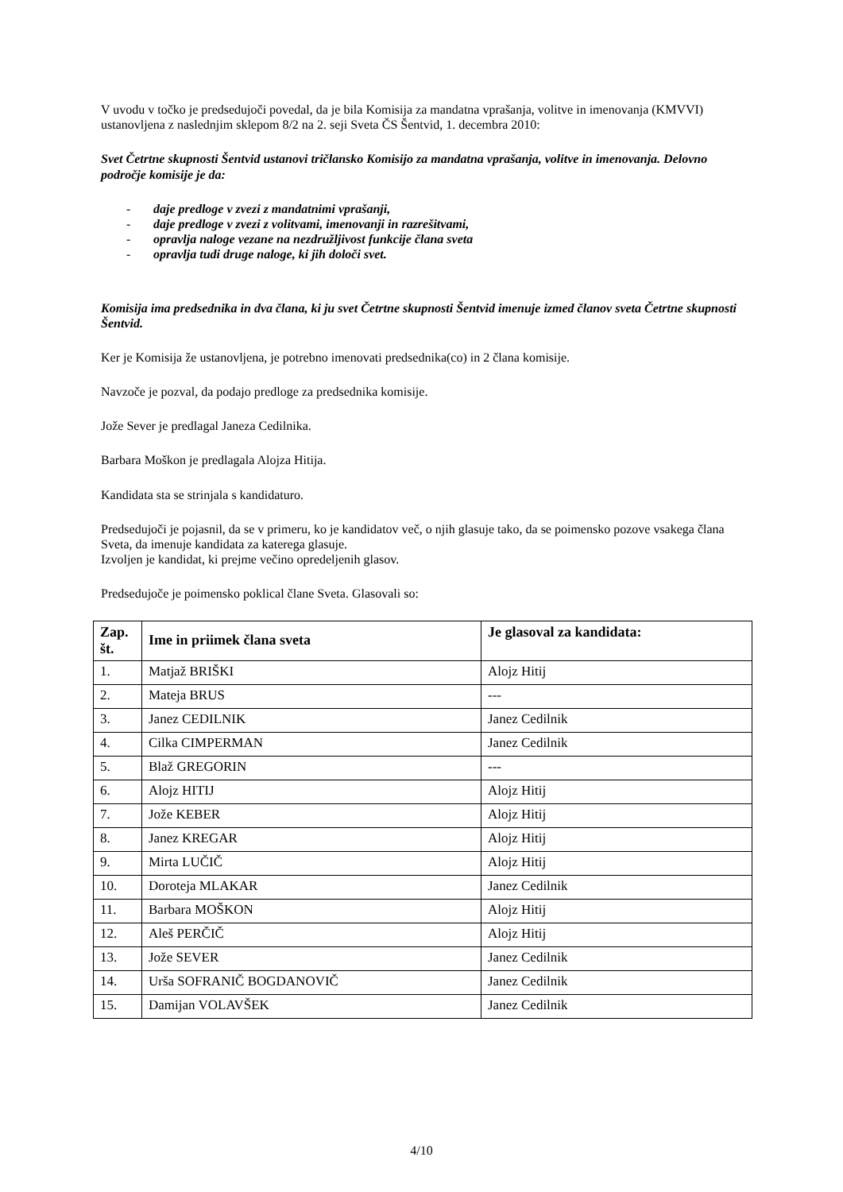V uvodu v točko je predsedujoči povedal, da je bila Komisija za mandatna vprašanja, volitve in imenovanja (KMVVI) ustanovljena z naslednjim sklepom 8/2 na 2. seji Sveta ČS Šentvid, 1. decembra 2010:
Svet Četrtne skupnosti Šentvid ustanovi tričlansko Komisijo za mandatna vprašanja, volitve in imenovanja. Delovno področje komisije je da:
- daje predloge v zvezi z mandatnimi vprašanji,
- daje predloge v zvezi z volitvami, imenovanji in razrešitvami,
- opravlja naloge vezane na nezdružljivost funkcije člana sveta
- opravlja tudi druge naloge, ki jih določi svet.
Komisija ima predsednika in dva člana, ki ju svet Četrtne skupnosti Šentvid imenuje izmed članov sveta Četrtne skupnosti Šentvid.
Ker je Komisija že ustanovljena, je potrebno imenovati predsednika(co) in 2 člana komisije.
Navzoče je pozval, da podajo predloge za predsednika komisije.
Jože Sever je predlagal Janeza Cedilnika.
Barbara Moškon je predlagala Alojza Hitija.
Kandidata sta se strinjala s kandidaturo.
Predsedujoči je pojasnil, da se v primeru, ko je kandidatov več, o njih glasuje tako, da se poimensko pozove vsakega člana Sveta, da imenuje kandidata za katerega glasuje.
Izvoljen je kandidat, ki prejme večino opredeljenih glasov.
Predsedujoče je poimensko poklical člane Sveta. Glasovali so:
| Zap. št. | Ime in priimek člana sveta | Je glasoval za kandidata: |
| --- | --- | --- |
| 1. | Matjaž BRIŠKI | Alojz Hitij |
| 2. | Mateja BRUS | --- |
| 3. | Janez CEDILNIK | Janez Cedilnik |
| 4. | Cilka CIMPERMAN | Janez Cedilnik |
| 5. | Blaž GREGORIN | --- |
| 6. | Alojz HITIJ | Alojz Hitij |
| 7. | Jože KEBER | Alojz Hitij |
| 8. | Janez KREGAR | Alojz Hitij |
| 9. | Mirta LUČIČ | Alojz Hitij |
| 10. | Doroteja MLAKAR | Janez Cedilnik |
| 11. | Barbara MOŠKON | Alojz Hitij |
| 12. | Aleš PERČIČ | Alojz Hitij |
| 13. | Jože SEVER | Janez Cedilnik |
| 14. | Urša SOFRANIČ BOGDANOVIČ | Janez Cedilnik |
| 15. | Damijan VOLAVŠEK | Janez Cedilnik |
4/10